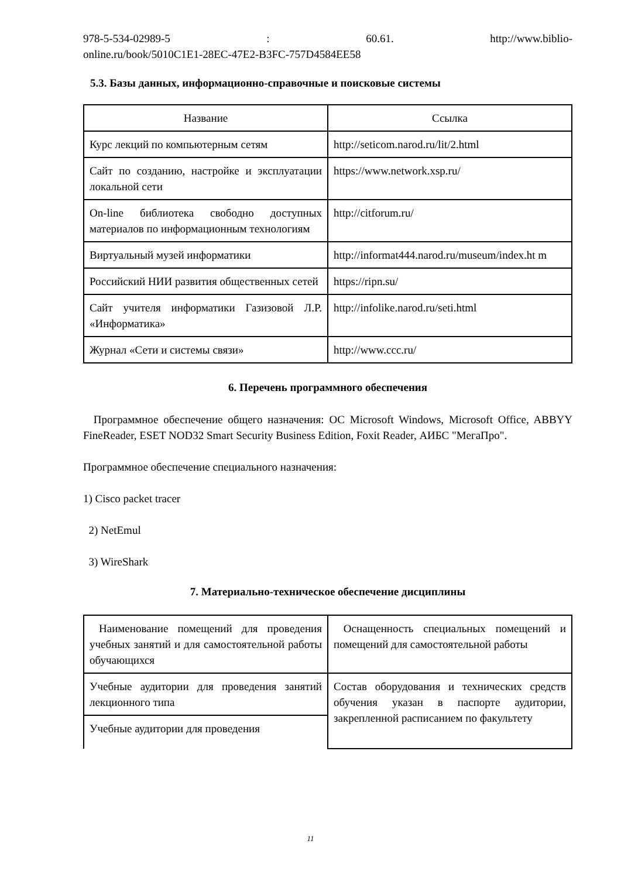978-5-534-02989-5: 60.61. http://www.biblio-
online.ru/book/5010C1E1-28EC-47E2-B3FC-757D4584EE58
5.3. Базы данных, информационно-справочные и поисковые системы
| Название | Ссылка |
| --- | --- |
| Курс лекций по компьютерным сетям | http://seticom.narod.ru/lit/2.html |
| Сайт по созданию, настройке и эксплуатации локальной сети | https://www.network.xsp.ru/ |
| On-line библиотека свободно доступных материалов по информационным технологиям | http://citforum.ru/ |
| Виртуальный музей информатики | http://informat444.narod.ru/museum/index.ht m |
| Российский НИИ развития общественных сетей | https://ripn.su/ |
| Сайт учителя информатики Газизовой Л.Р. «Информатика» | http://infolike.narod.ru/seti.html |
| Журнал «Сети и системы связи» | http://www.ccc.ru/ |
6. Перечень программного обеспечения
Программное обеспечение общего назначения: ОС Microsoft Windows, Microsoft Office, ABBYY FineReader, ESET NOD32 Smart Security Business Edition, Foxit Reader, АИБС "МегаПро".
Программное обеспечение специального назначения:
1) Cisco packet tracer
2) NetEmul
3) WireShark
7. Материально-техническое обеспечение дисциплины
| Наименование помещений для проведения учебных занятий и для самостоятельной работы обучающихся | Оснащенность специальных помещений и помещений для самостоятельной работы |
| Учебные аудитории для проведения занятий лекционного типа | Состав оборудования и технических средств обучения указан в паспорте аудитории, закрепленной расписанием по факультету |
| Учебные аудитории для проведения | |
11